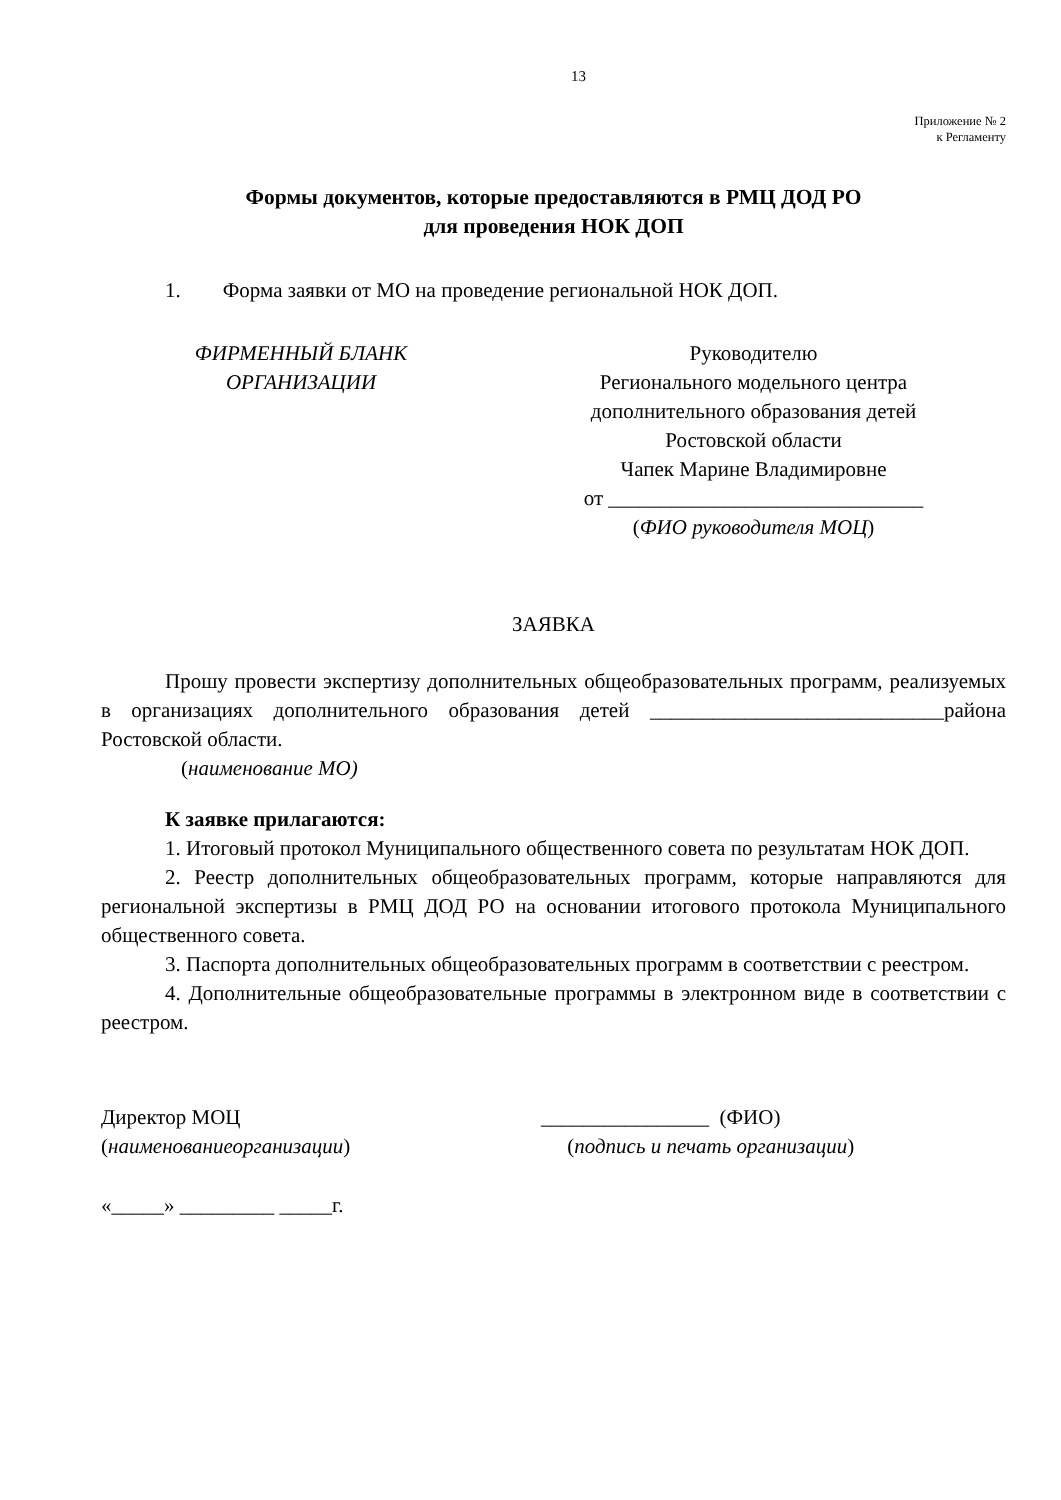13
Приложение № 2
к Регламенту
Формы документов, которые предоставляются в РМЦ ДОД РО
для проведения НОК ДОП
1. Форма заявки от МО на проведение региональной НОК ДОП.
ФИРМЕННЫЙ БЛАНК
ОРГАНИЗАЦИИ
Руководителю
Регионального модельного центра
дополнительного образования детей
Ростовской области
Чапек Марине Владимировне
от ______________________________
(ФИО руководителя МОЦ)
ЗАЯВКА
Прошу провести экспертизу дополнительных общеобразовательных программ, реализуемых в организациях дополнительного образования детей ____________________________района Ростовской области.
(наименование МО)
К заявке прилагаются:
1. Итоговый протокол Муниципального общественного совета по результатам НОК ДОП.
2. Реестр дополнительных общеобразовательных программ, которые направляются для региональной экспертизы в РМЦ ДОД РО на основании итогового протокола Муниципального общественного совета.
3. Паспорта дополнительных общеобразовательных программ в соответствии с реестром.
4. Дополнительные общеобразовательные программы в электронном виде в соответствии с реестром.
Директор МОЦ
(наименованиеорганизации)
________________ (ФИО)
(подпись и печать организации)
«_____» _________ _____г.